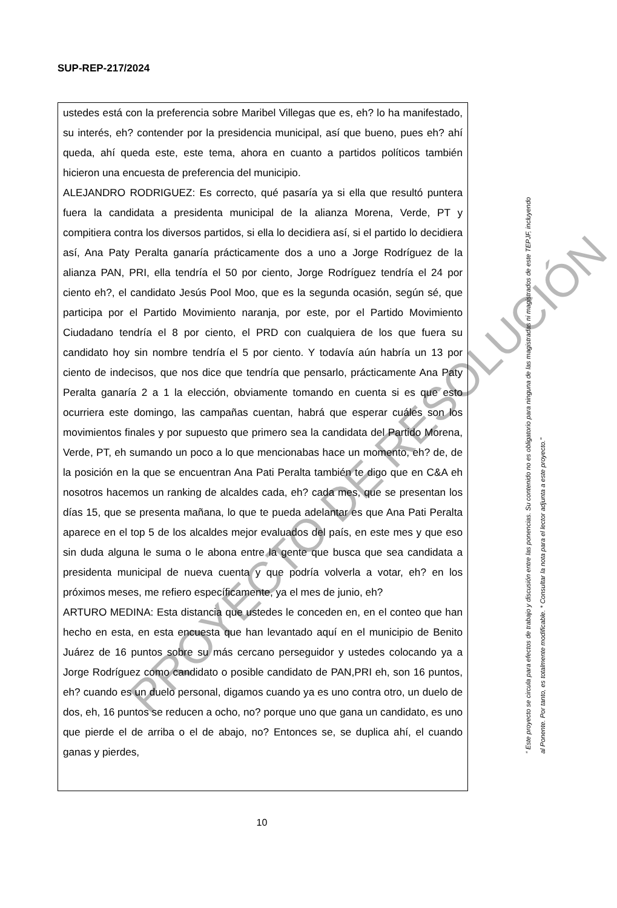SUP-REP-217/2024
ustedes está con la preferencia sobre Maribel Villegas que es, eh? lo ha manifestado, su interés, eh? contender por la presidencia municipal, así que bueno, pues eh? ahí queda, ahí queda este, este tema, ahora en cuanto a partidos políticos también hicieron una encuesta de preferencia del municipio.
ALEJANDRO RODRIGUEZ: Es correcto, qué pasaría ya si ella que resultó puntera fuera la candidata a presidenta municipal de la alianza Morena, Verde, PT y compitiera contra los diversos partidos, si ella lo decidiera así, si el partido lo decidiera así, Ana Paty Peralta ganaría prácticamente dos a uno a Jorge Rodríguez de la alianza PAN, PRI, ella tendría el 50 por ciento, Jorge Rodríguez tendría el 24 por ciento eh?, el candidato Jesús Pool Moo, que es la segunda ocasión, según sé, que participa por el Partido Movimiento naranja, por este, por el Partido Movimiento Ciudadano tendría el 8 por ciento, el PRD con cualquiera de los que fuera su candidato hoy sin nombre tendría el 5 por ciento. Y todavía aún habría un 13 por ciento de indecisos, que nos dice que tendría que pensarlo, prácticamente Ana Paty Peralta ganaría 2 a 1 la elección, obviamente tomando en cuenta si es que esto ocurriera este domingo, las campañas cuentan, habrá que esperar cuáles son los movimientos finales y por supuesto que primero sea la candidata del Partido Morena, Verde, PT, eh sumando un poco a lo que mencionabas hace un momento, eh? de, de la posición en la que se encuentran Ana Pati Peralta también te digo que en C&A eh nosotros hacemos un ranking de alcaldes cada, eh? cada mes, que se presentan los días 15, que se presenta mañana, lo que te pueda adelantar es que Ana Pati Peralta aparece en el top 5 de los alcaldes mejor evaluados del país, en este mes y que eso sin duda alguna le suma o le abona entre la gente que busca que sea candidata a presidenta municipal de nueva cuenta y que podría volverla a votar, eh? en los próximos meses, me refiero específicamente, ya el mes de junio, eh?
ARTURO MEDINA: Esta distancia que ustedes le conceden en, en el conteo que han hecho en esta, en esta encuesta que han levantado aquí en el municipio de Benito Juárez de 16 puntos sobre su más cercano perseguidor y ustedes colocando ya a Jorge Rodríguez como candidato o posible candidato de PAN,PRI eh, son 16 puntos, eh? cuando es un duelo personal, digamos cuando ya es uno contra otro, un duelo de dos, eh, 16 puntos se reducen a ocho, no? porque uno que gana un candidato, es uno que pierde el de arriba o el de abajo, no? Entonces se, se duplica ahí, el cuando ganas y pierdes,
PROYECTO DE RESOLUCIÓN
“ Este proyecto se circula para efectos de trabajo y discusión entre las ponencias. Su contenido no es obligatorio para ninguna de las magistradas ni magistrados de este TEPJF, incluyendo al Ponente. Por tanto, es totalmente modificable. * Consultar la nota para el lector adjunta a este proyecto.”
10